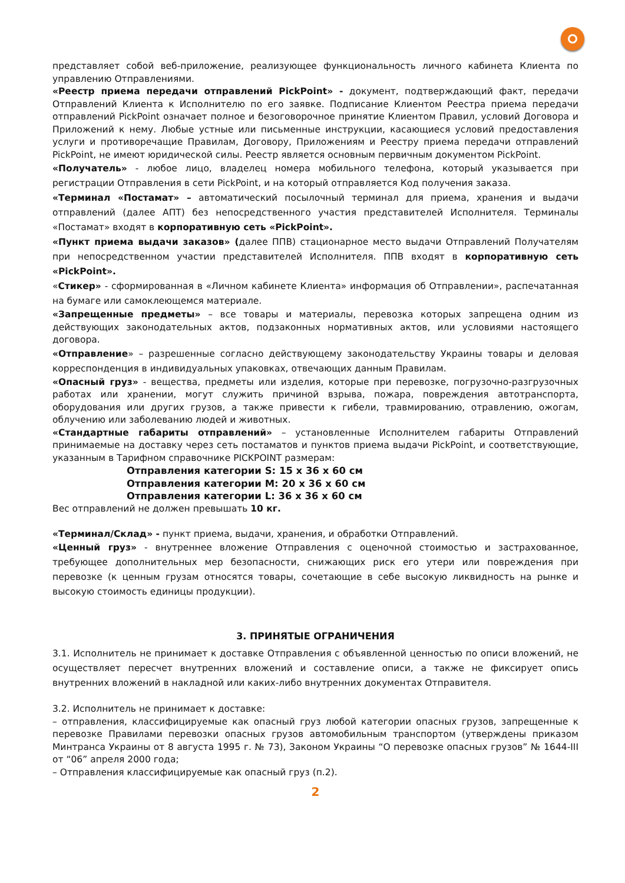представляет собой веб-приложение, реализующее функциональность личного кабинета Клиента по управлению Отправлениями.
«Реестр приема передачи отправлений PickPoint» - документ, подтверждающий факт, передачи Отправлений Клиента к Исполнителю по его заявке. Подписание Клиентом Реестра приема передачи отправлений PickPoint означает полное и безоговорочное принятие Клиентом Правил, условий Договора и Приложений к нему. Любые устные или письменные инструкции, касающиеся условий предоставления услуги и противоречащие Правилам, Договору, Приложениям и Реестру приема передачи отправлений PickPoint, не имеют юридической силы. Реестр является основным первичным документом PickPoint.
«Получатель» - любое лицо, владелец номера мобильного телефона, который указывается при регистрации Отправления в сети PickPoint, и на который отправляется Код получения заказа.
«Терминал «Постамат» – автоматический посылочный терминал для приема, хранения и выдачи отправлений (далее АПТ) без непосредственного участия представителей Исполнителя. Терминалы «Постамат» входят в корпоративную сеть «PickPoint».
«Пункт приема выдачи заказов» (далее ППВ) стационарное место выдачи Отправлений Получателям при непосредственном участии представителей Исполнителя. ППВ входят в корпоративную сеть «PickPoint».
«Стикер» - сформированная в «Личном кабинете Клиента» информация об Отправлении», распечатанная на бумаге или самоклеющемся материале.
«Запрещенные предметы» – все товары и материалы, перевозка которых запрещена одним из действующих законодательных актов, подзаконных нормативных актов, или условиями настоящего договора.
«Отправление» – разрешенные согласно действующему законодательству Украины товары и деловая корреспонденция в индивидуальных упаковках, отвечающих данным Правилам.
«Опасный груз» - вещества, предметы или изделия, которые при перевозке, погрузочно-разгрузочных работах или хранении, могут служить причиной взрыва, пожара, повреждения автотранспорта, оборудования или других грузов, а также привести к гибели, травмированию, отравлению, ожогам, облучению или заболеванию людей и животных.
«Стандартные габариты отправлений» – установленные Исполнителем габариты Отправлений принимаемые на доставку через сеть постаматов и пунктов приема выдачи PickPoint, и соответствующие, указанным в Тарифном справочнике PICKPOINT размерам:
Отправления категории S: 15 x 36 x 60 см
Отправления категории M: 20 x 36 x 60 см
Отправления категории L: 36 x 36 x 60 см
Вес отправлений не должен превышать 10 кг.
«Терминал/Склад» - пункт приема, выдачи, хранения, и обработки Отправлений.
«Ценный груз» - внутреннее вложение Отправления с оценочной стоимостью и застрахованное, требующее дополнительных мер безопасности, снижающих риск его утери или повреждения при перевозке (к ценным грузам относятся товары, сочетающие в себе высокую ликвидность на рынке и высокую стоимость единицы продукции).
3. ПРИНЯТЫЕ ОГРАНИЧЕНИЯ
3.1. Исполнитель не принимает к доставке Отправления с объявленной ценностью по описи вложений, не осуществляет пересчет внутренних вложений и составление описи, а также не фиксирует опись внутренних вложений в накладной или каких-либо внутренних документах Отправителя.
3.2. Исполнитель не принимает к доставке:
– отправления, классифицируемые как опасный груз любой категории опасных грузов, запрещенные к перевозке Правилами перевозки опасных грузов автомобильным транспортом (утверждены приказом Минтранса Украины от 8 августа 1995 г. № 73), Законом Украины “О перевозке опасных грузов” № 1644-III от “06” апреля 2000 года;
– Отправления классифицируемые как опасный груз (п.2).
2